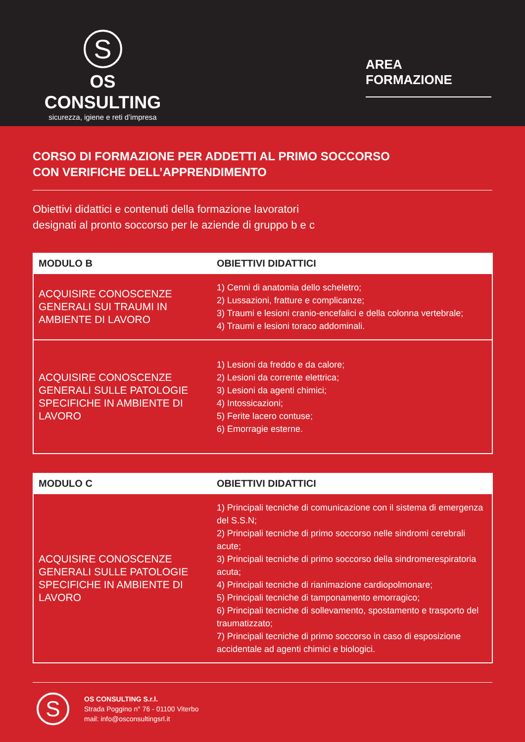S
OS CONSULTING
sicurezza, igiene e reti d’impresa
AREA FORMAZIONE
CORSO DI FORMAZIONE PER ADDETTI AL PRIMO SOCCORSO
CON VERIFICHE DELL’APPRENDIMENTO
Obiettivi didattici e contenuti della formazione lavoratori
designati al pronto soccorso per le aziende di gruppo b e c
| MODULO B | OBIETTIVI DIDATTICI |
| --- | --- |
| ACQUISIRE CONOSCENZE GENERALI SUI TRAUMI IN AMBIENTE DI LAVORO | 1) Cenni di anatomia dello scheletro; 2) Lussazioni, fratture e complicanze; 3) Traumi e lesioni cranio-encefalici e della colonna vertebrale; 4) Traumi e lesioni toraco addominali. |
| ACQUISIRE CONOSCENZE GENERALI SULLE PATOLOGIE SPECIFICHE IN AMBIENTE DI LAVORO | 1) Lesioni da freddo e da calore; 2) Lesioni da corrente elettrica; 3) Lesioni da agenti chimici; 4) Intossicazioni; 5) Ferite lacero contuse; 6) Emorragie esterne. |
| MODULO C | OBIETTIVI DIDATTICI |
| --- | --- |
| ACQUISIRE CONOSCENZE GENERALI SULLE PATOLOGIE SPECIFICHE IN AMBIENTE DI LAVORO | 1) Principali tecniche di comunicazione con il sistema di emergenza del S.S.N; 2) Principali tecniche di primo soccorso nelle sindromi cerebrali acute; 3) Principali tecniche di primo soccorso della sindromerespiratoria acuta; 4) Principali tecniche di rianimazione cardiopolmonare; 5) Principali tecniche di tamponamento emorragico; 6) Principali tecniche di sollevamento, spostamento e trasporto del traumatizzato; 7) Principali tecniche di primo soccorso in caso di esposizione accidentale ad agenti chimici e biologici. |
S
OS CONSULTING S.r.l.
Strada Poggino n° 76 - 01100 Viterbo
mail: info@osconsultingsrl.it